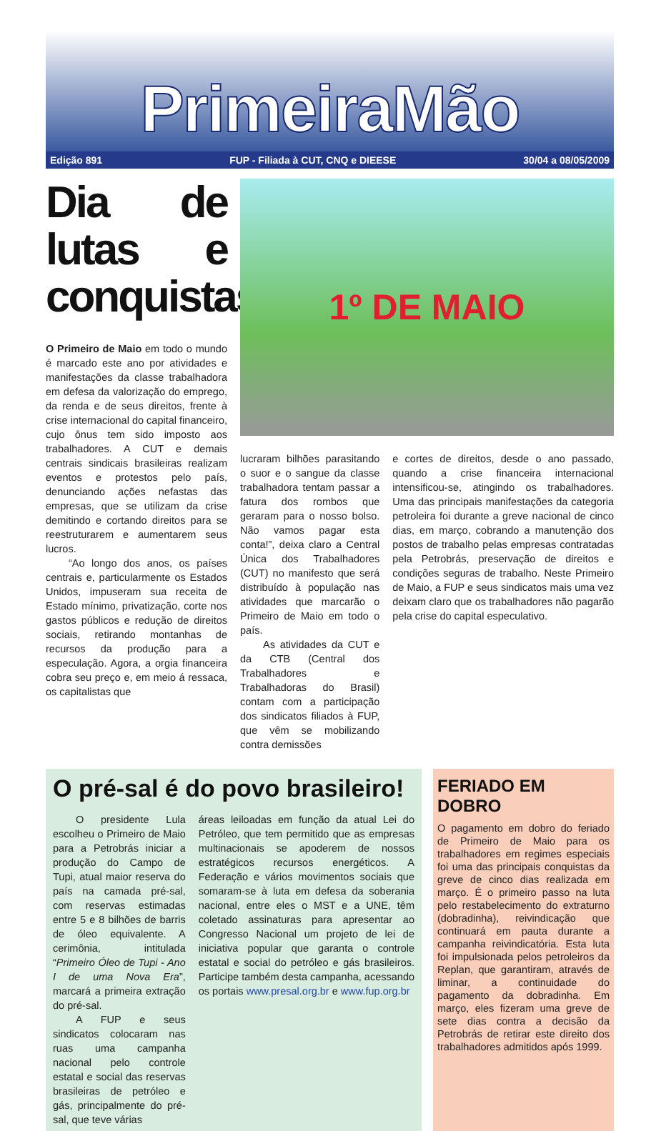PrimeiraMão
Edição 891 FUP - Filiada à CUT, CNQ e DIEESE 30/04 a 08/05/2009
Dia de lutas e conquistas
O Primeiro de Maio em todo o mundo é marcado este ano por atividades e manifestações da classe trabalhadora em defesa da valorização do emprego, da renda e de seus direitos, frente à crise internacional do capital financeiro, cujo ônus tem sido imposto aos trabalhadores. A CUT e demais centrais sindicais brasileiras realizam eventos e protestos pelo país, denunciando ações nefastas das empresas, que se utilizam da crise demitindo e cortando direitos para se reestruturarem e aumentarem seus lucros.
“Ao longo dos anos, os países centrais e, particularmente os Estados Unidos, impuseram sua receita de Estado mínimo, privatização, corte nos gastos públicos e redução de direitos sociais, retirando montanhas de recursos da produção para a especulação. Agora, a orgia financeira cobra seu preço e, em meio á ressaca, os capitalistas que
1º DE MAIO
lucraram bilhões parasitando o suor e o sangue da classe trabalhadora tentam passar a fatura dos rombos que geraram para o nosso bolso. Não vamos pagar esta conta!”, deixa claro a Central Única dos Trabalhadores (CUT) no manifesto que será distribuído à população nas atividades que marcarão o Primeiro de Maio em todo o país.
As atividades da CUT e da CTB (Central dos Trabalhadores e Trabalhadoras do Brasil) contam com a participação dos sindicatos filiados à FUP, que vêm se mobilizando contra demissões
e cortes de direitos, desde o ano passado, quando a crise financeira internacional intensificou-se, atingindo os trabalhadores. Uma das principais manifestações da categoria petroleira foi durante a greve nacional de cinco dias, em março, cobrando a manutenção dos postos de trabalho pelas empresas contratadas pela Petrobrás, preservação de direitos e condições seguras de trabalho. Neste Primeiro de Maio, a FUP e seus sindicatos mais uma vez deixam claro que os trabalhadores não pagarão pela crise do capital especulativo.
O pré-sal é do povo brasileiro!
O presidente Lula escolheu o Primeiro de Maio para a Petrobrás iniciar a produção do Campo de Tupi, atual maior reserva do país na camada pré-sal, com reservas estimadas entre 5 e 8 bilhões de barris de óleo equivalente. A cerimônia, intitulada “Primeiro Óleo de Tupi - Ano I de uma Nova Era”, marcará a primeira extração do pré-sal.
A FUP e seus sindicatos colocaram nas ruas uma campanha nacional pelo controle estatal e social das reservas brasileiras de petróleo e gás, principalmente do pré-sal, que teve várias
áreas leiloadas em função da atual Lei do Petróleo, que tem permitido que as empresas multinacionais se apoderem de nossos estratégicos recursos energéticos. A Federação e vários movimentos sociais que somaram-se à luta em defesa da soberania nacional, entre eles o MST e a UNE, têm coletado assinaturas para apresentar ao Congresso Nacional um projeto de lei de iniciativa popular que garanta o controle estatal e social do petróleo e gás brasileiros. Participe também desta campanha, acessando os portais www.presal.org.br e www.fup.org.br
FERIADO EM DOBRO
O pagamento em dobro do feriado de Primeiro de Maio para os trabalhadores em regimes especiais foi uma das principais conquistas da greve de cinco dias realizada em março. É o primeiro passo na luta pelo restabelecimento do extraturno (dobradinha), reivindicação que continuará em pauta durante a campanha reivindicatória. Esta luta foi impulsionada pelos petroleiros da Replan, que garantiram, através de liminar, a continuidade do pagamento da dobradinha. Em março, eles fizeram uma greve de sete dias contra a decisão da Petrobrás de retirar este direito dos trabalhadores admitidos após 1999.